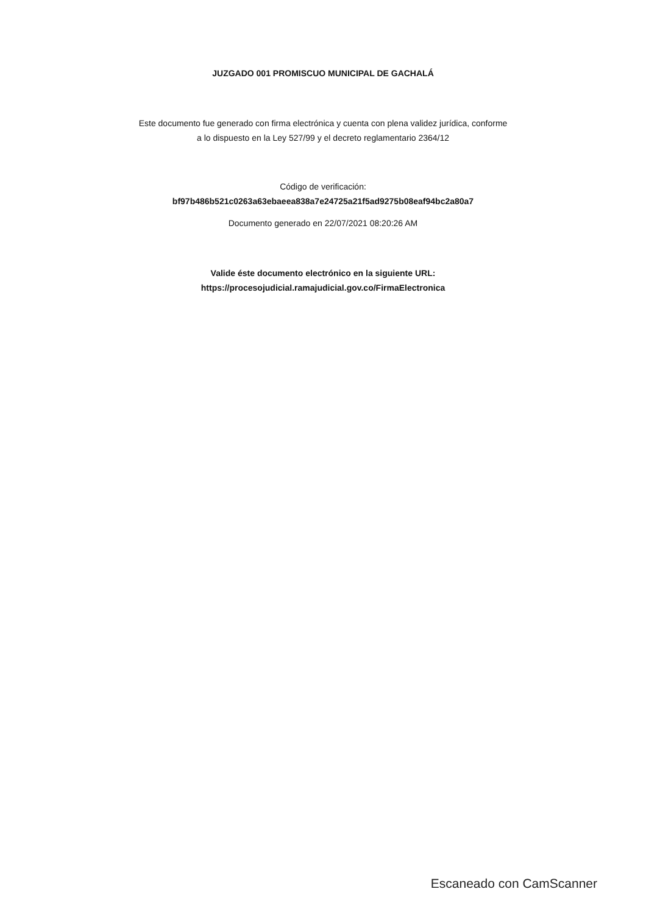JUZGADO 001 PROMISCUO MUNICIPAL DE GACHALÁ
Este documento fue generado con firma electrónica y cuenta con plena validez jurídica, conforme
a lo dispuesto en la Ley 527/99 y el decreto reglamentario 2364/12
Código de verificación:
bf97b486b521c0263a63ebaeea838a7e24725a21f5ad9275b08eaf94bc2a80a7
Documento generado en 22/07/2021 08:20:26 AM
Valide éste documento electrónico en la siguiente URL:
https://procesojudicial.ramajudicial.gov.co/FirmaElectronica
Escaneado con CamScanner